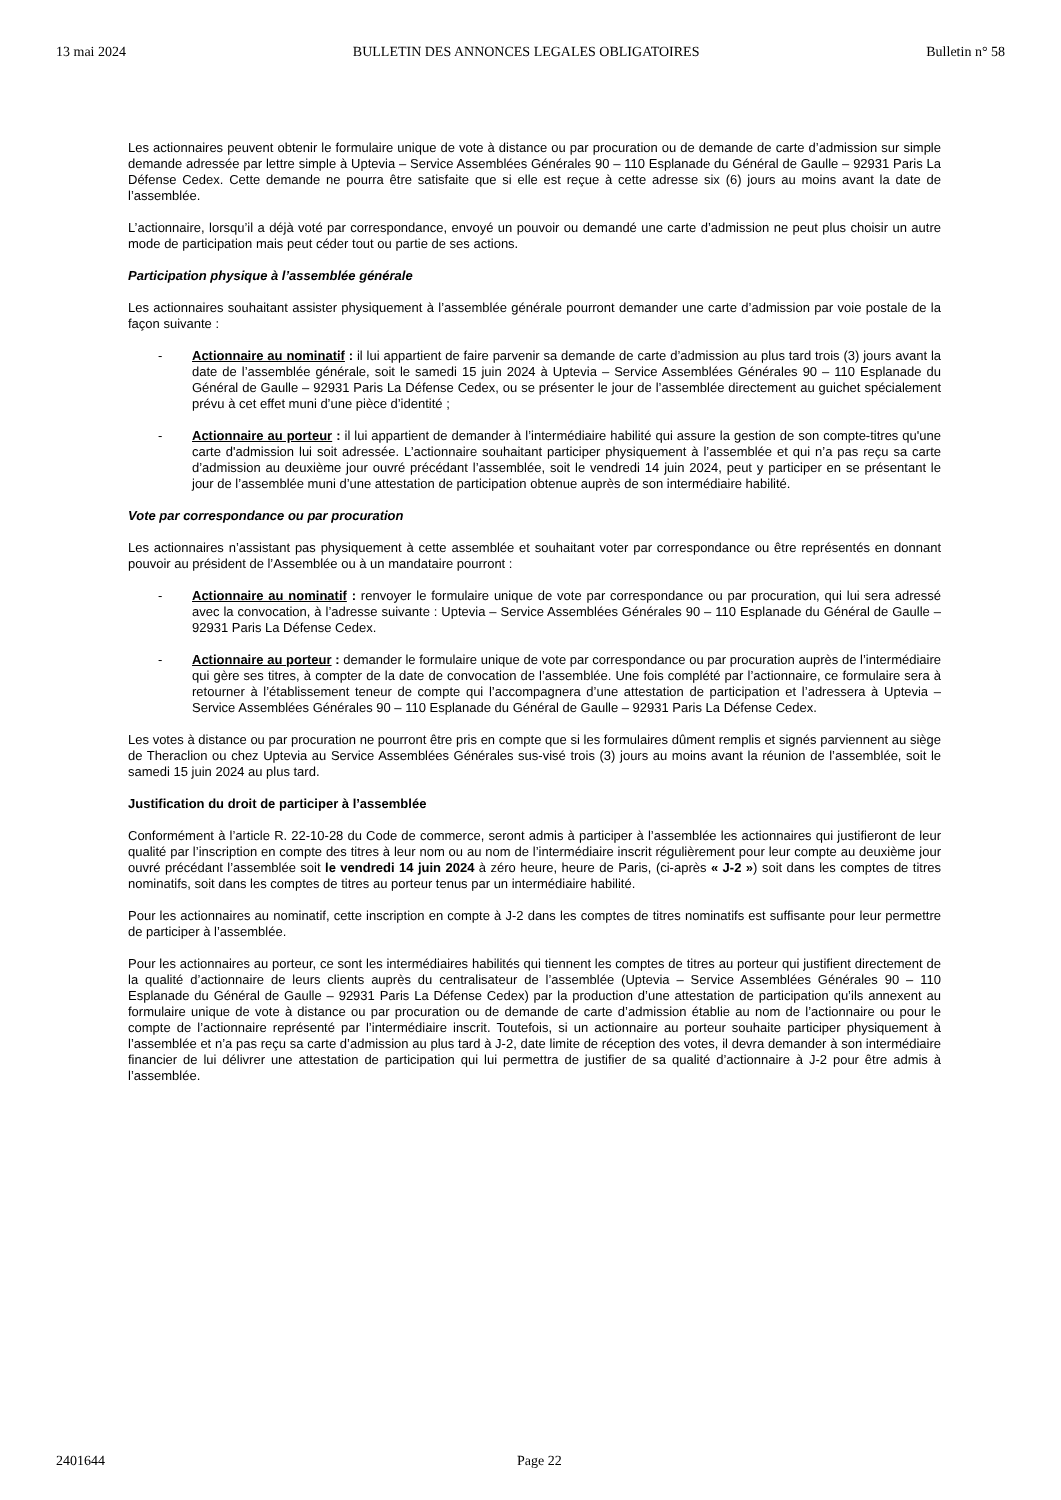13 mai 2024 BULLETIN DES ANNONCES LEGALES OBLIGATOIRES Bulletin n° 58
Les actionnaires peuvent obtenir le formulaire unique de vote à distance ou par procuration ou de demande de carte d’admission sur simple demande adressée par lettre simple à Uptevia – Service Assemblées Générales 90 – 110 Esplanade du Général de Gaulle – 92931 Paris La Défense Cedex. Cette demande ne pourra être satisfaite que si elle est reçue à cette adresse six (6) jours au moins avant la date de l’assemblée.
L’actionnaire, lorsqu’il a déjà voté par correspondance, envoyé un pouvoir ou demandé une carte d’admission ne peut plus choisir un autre mode de participation mais peut céder tout ou partie de ses actions.
Participation physique à l’assemblée générale
Les actionnaires souhaitant assister physiquement à l’assemblée générale pourront demander une carte d’admission par voie postale de la façon suivante :
- Actionnaire au nominatif : il lui appartient de faire parvenir sa demande de carte d’admission au plus tard trois (3) jours avant la date de l’assemblée générale, soit le samedi 15 juin 2024 à Uptevia – Service Assemblées Générales 90 – 110 Esplanade du Général de Gaulle – 92931 Paris La Défense Cedex, ou se présenter le jour de l’assemblée directement au guichet spécialement prévu à cet effet muni d’une pièce d’identité ;
- Actionnaire au porteur : il lui appartient de demander à l’intermédiaire habilité qui assure la gestion de son compte-titres qu'une carte d'admission lui soit adressée. L’actionnaire souhaitant participer physiquement à l’assemblée et qui n’a pas reçu sa carte d’admission au deuxième jour ouvré précédant l’assemblée, soit le vendredi 14 juin 2024, peut y participer en se présentant le jour de l’assemblée muni d’une attestation de participation obtenue auprès de son intermédiaire habilité.
Vote par correspondance ou par procuration
Les actionnaires n’assistant pas physiquement à cette assemblée et souhaitant voter par correspondance ou être représentés en donnant pouvoir au président de l’Assemblée ou à un mandataire pourront :
- Actionnaire au nominatif : renvoyer le formulaire unique de vote par correspondance ou par procuration, qui lui sera adressé avec la convocation, à l’adresse suivante : Uptevia – Service Assemblées Générales 90 – 110 Esplanade du Général de Gaulle – 92931 Paris La Défense Cedex.
- Actionnaire au porteur : demander le formulaire unique de vote par correspondance ou par procuration auprès de l’intermédiaire qui gère ses titres, à compter de la date de convocation de l’assemblée. Une fois complété par l’actionnaire, ce formulaire sera à retourner à l’établissement teneur de compte qui l’accompagnera d’une attestation de participation et l’adressera à Uptevia – Service Assemblées Générales 90 – 110 Esplanade du Général de Gaulle – 92931 Paris La Défense Cedex.
Les votes à distance ou par procuration ne pourront être pris en compte que si les formulaires dûment remplis et signés parviennent au siège de Theraclion ou chez Uptevia au Service Assemblées Générales sus-visé trois (3) jours au moins avant la réunion de l’assemblée, soit le samedi 15 juin 2024 au plus tard.
Justification du droit de participer à l’assemblée
Conformément à l’article R. 22-10-28 du Code de commerce, seront admis à participer à l’assemblée les actionnaires qui justifieront de leur qualité par l’inscription en compte des titres à leur nom ou au nom de l’intermédiaire inscrit régulièrement pour leur compte au deuxième jour ouvré précédant l’assemblée soit le vendredi 14 juin 2024 à zéro heure, heure de Paris, (ci-après « J-2 ») soit dans les comptes de titres nominatifs, soit dans les comptes de titres au porteur tenus par un intermédiaire habilité.
Pour les actionnaires au nominatif, cette inscription en compte à J-2 dans les comptes de titres nominatifs est suffisante pour leur permettre de participer à l’assemblée.
Pour les actionnaires au porteur, ce sont les intermédiaires habilités qui tiennent les comptes de titres au porteur qui justifient directement de la qualité d’actionnaire de leurs clients auprès du centralisateur de l’assemblée (Uptevia – Service Assemblées Générales 90 – 110 Esplanade du Général de Gaulle – 92931 Paris La Défense Cedex) par la production d’une attestation de participation qu’ils annexent au formulaire unique de vote à distance ou par procuration ou de demande de carte d’admission établie au nom de l’actionnaire ou pour le compte de l’actionnaire représenté par l’intermédiaire inscrit. Toutefois, si un actionnaire au porteur souhaite participer physiquement à l’assemblée et n’a pas reçu sa carte d’admission au plus tard à J-2, date limite de réception des votes, il devra demander à son intermédiaire financier de lui délivrer une attestation de participation qui lui permettra de justifier de sa qualité d’actionnaire à J-2 pour être admis à l’assemblée.
2401644 Page 22